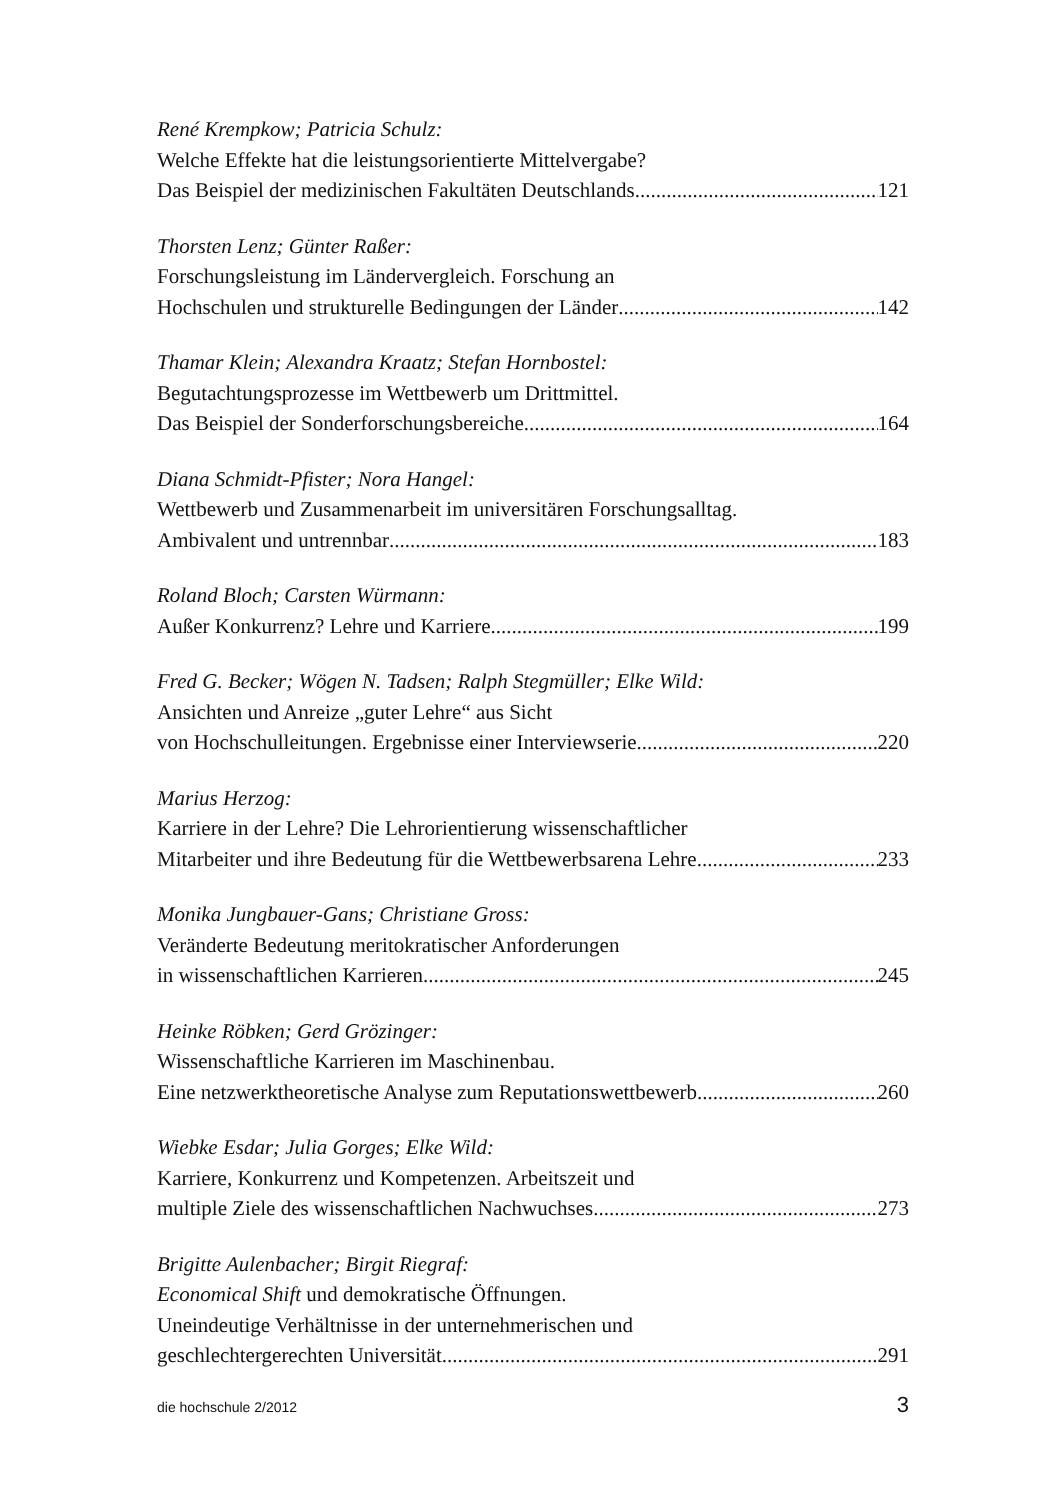René Krempkow; Patricia Schulz:
Welche Effekte hat die leistungsorientierte Mittelvergabe?
Das Beispiel der medizinischen Fakultäten Deutschlands 121
Thorsten Lenz; Günter Raßer:
Forschungsleistung im Ländervergleich. Forschung an
Hochschulen und strukturelle Bedingungen der Länder 142
Thamar Klein; Alexandra Kraatz; Stefan Hornbostel:
Begutachtungsprozesse im Wettbewerb um Drittmittel.
Das Beispiel der Sonderforschungsbereiche 164
Diana Schmidt-Pfister; Nora Hangel:
Wettbewerb und Zusammenarbeit im universitären Forschungsalltag.
Ambivalent und untrennbar 183
Roland Bloch; Carsten Würmann:
Außer Konkurrenz? Lehre und Karriere 199
Fred G. Becker; Wögen N. Tadsen; Ralph Stegmüller; Elke Wild:
Ansichten und Anreize „guter Lehre“ aus Sicht
von Hochschulleitungen. Ergebnisse einer Interviewserie 220
Marius Herzog:
Karriere in der Lehre? Die Lehrorientierung wissenschaftlicher
Mitarbeiter und ihre Bedeutung für die Wettbewerbsarena Lehre 233
Monika Jungbauer-Gans; Christiane Gross:
Veränderte Bedeutung meritokratischer Anforderungen
in wissenschaftlichen Karrieren 245
Heinke Röbken; Gerd Grözinger:
Wissenschaftliche Karrieren im Maschinenbau.
Eine netzwerktheoretische Analyse zum Reputationswettbewerb 260
Wiebke Esdar; Julia Gorges; Elke Wild:
Karriere, Konkurrenz und Kompetenzen. Arbeitszeit und
multiple Ziele des wissenschaftlichen Nachwuchses 273
Brigitte Aulenbacher; Birgit Riegraf:
Economical Shift und demokratische Öffnungen.
Uneindeutige Verhältnisse in der unternehmerischen und
geschlechtergerechten Universität 291
die hochschule 2/2012 3